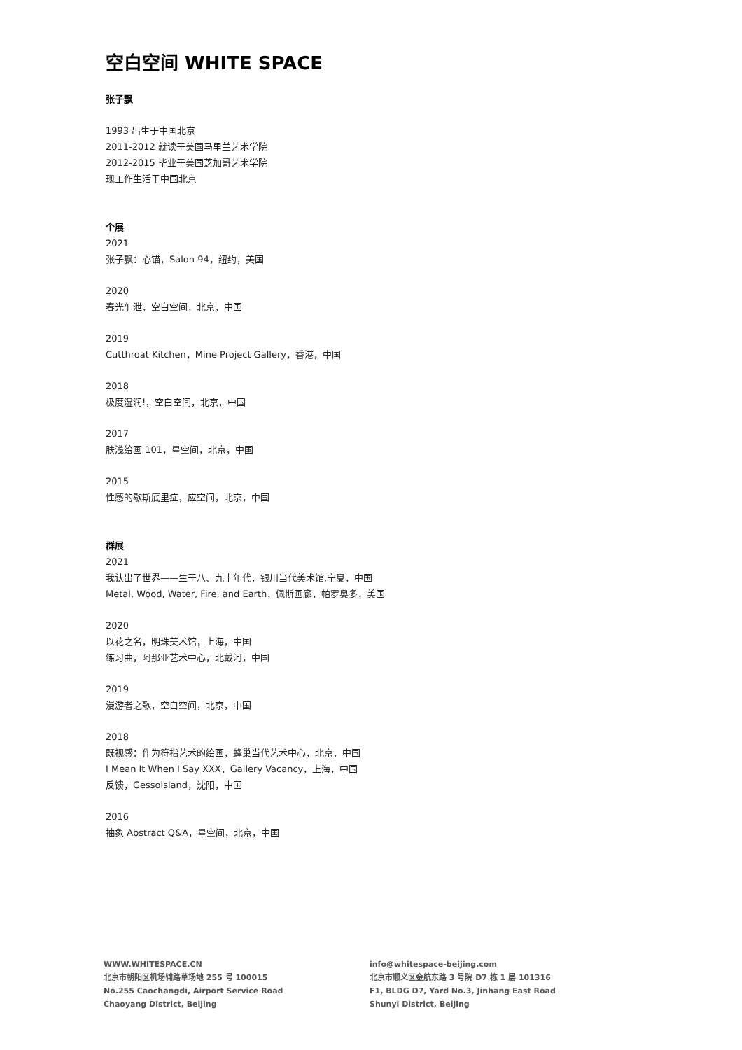空白空间 WHITE SPACE
张子飘
1993 出生于中国北京
2011-2012 就读于美国马里兰艺术学院
2012-2015 毕业于美国芝加哥艺术学院
现工作生活于中国北京
个展
2021
张子飘：心锚，Salon 94，纽约，美国
2020
春光乍泄，空白空间，北京，中国
2019
Cutthroat Kitchen，Mine Project Gallery，香港，中国
2018
极度湿润!，空白空间，北京，中国
2017
肤浅绘画 101，星空间，北京，中国
2015
性感的歇斯底里症，应空间，北京，中国
群展
2021
我认出了世界——生于八、九十年代，银川当代美术馆,宁夏，中国
Metal, Wood, Water, Fire, and Earth，佩斯画廊，帕罗奥多，美国
2020
以花之名，明珠美术馆，上海，中国
练习曲，阿那亚艺术中心，北戴河，中国
2019
漫游者之歌，空白空间，北京，中国
2018
既视感：作为符指艺术的绘画，蜂巢当代艺术中心，北京，中国
I Mean It When I Say XXX，Gallery Vacancy，上海，中国
反馈，Gessoisland，沈阳，中国
2016
抽象 Abstract Q&A，星空间，北京，中国
WWW.WHITESPACE.CN
北京市朝阳区机场辅路草场地 255 号 100015
No.255 Caochangdi, Airport Service Road
Chaoyang District, Beijing
info@whitespace-beijing.com
北京市顺义区金航东路 3 号院 D7 栋 1 层 101316
F1, BLDG D7, Yard No.3, Jinhang East Road
Shunyi District, Beijing